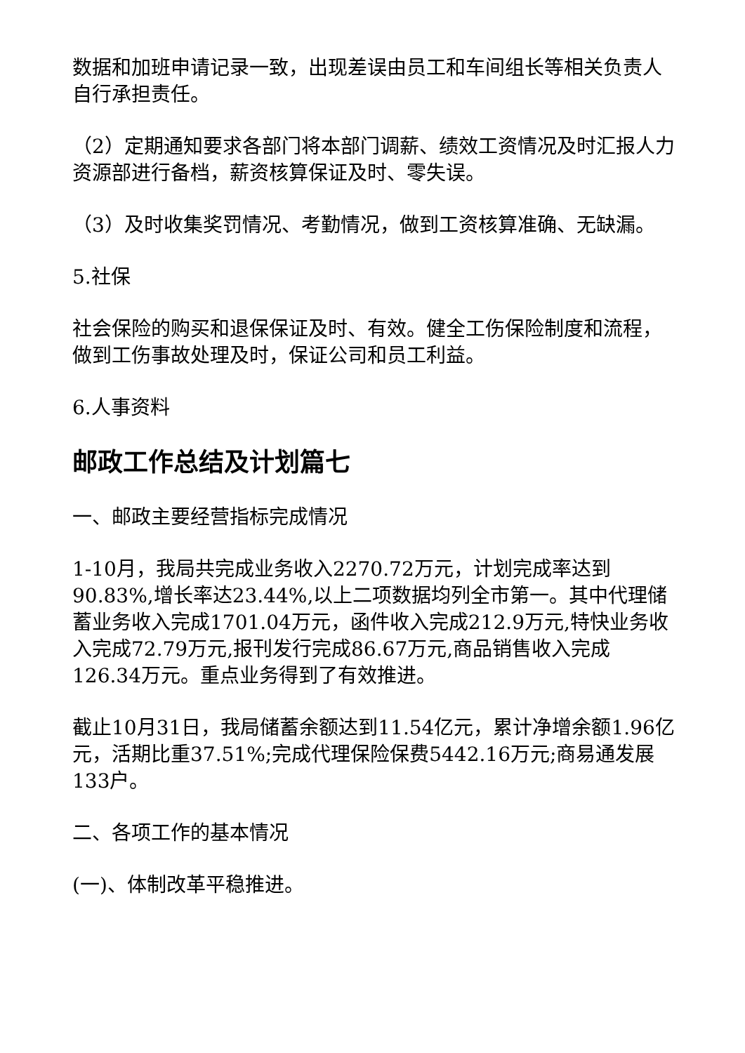数据和加班申请记录一致，出现差误由员工和车间组长等相关负责人自行承担责任。
（2）定期通知要求各部门将本部门调薪、绩效工资情况及时汇报人力资源部进行备档，薪资核算保证及时、零失误。
（3）及时收集奖罚情况、考勤情况，做到工资核算准确、无缺漏。
5.社保
社会保险的购买和退保保证及时、有效。健全工伤保险制度和流程，做到工伤事故处理及时，保证公司和员工利益。
6.人事资料
邮政工作总结及计划篇七
一、邮政主要经营指标完成情况
1-10月，我局共完成业务收入2270.72万元，计划完成率达到90.83%,增长率达23.44%,以上二项数据均列全市第一。其中代理储蓄业务收入完成1701.04万元，函件收入完成212.9万元,特快业务收入完成72.79万元,报刊发行完成86.67万元,商品销售收入完成126.34万元。重点业务得到了有效推进。
截止10月31日，我局储蓄余额达到11.54亿元，累计净增余额1.96亿元，活期比重37.51%;完成代理保险保费5442.16万元;商易通发展133户。
二、各项工作的基本情况
(一)、体制改革平稳推进。